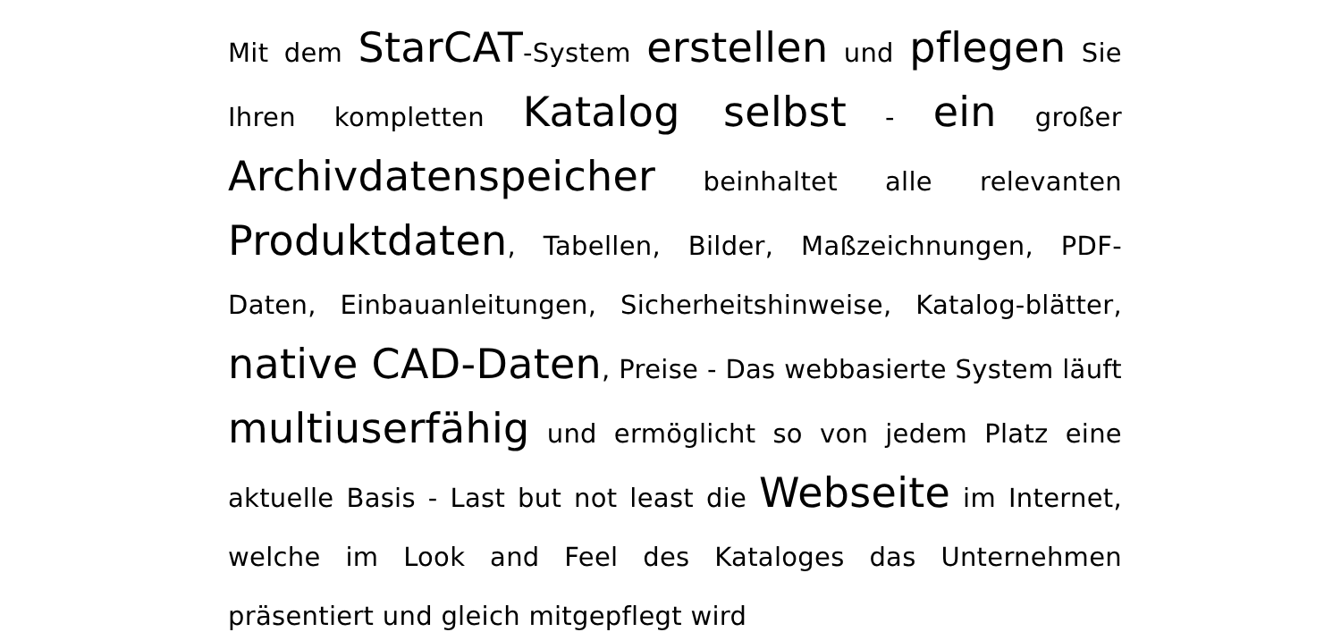Mit dem StarCAT-System erstellen und pflegen Sie Ihren kompletten Katalog selbst - ein großer Archivdatenspeicher beinhaltet alle relevanten Produktdaten, Tabellen, Bilder, Maßzeichnungen, PDF-Daten, Einbauanleitungen, Sicherheitshinweise, Katalog-blätter, native CAD-Daten, Preise - Das webbasierte System läuft multiuserfähig und ermöglicht so von jedem Platz eine aktuelle Basis - Last but not least die Webseite im Internet, welche im Look and Feel des Kataloges das Unternehmen präsentiert und gleich mitgepflegt wird